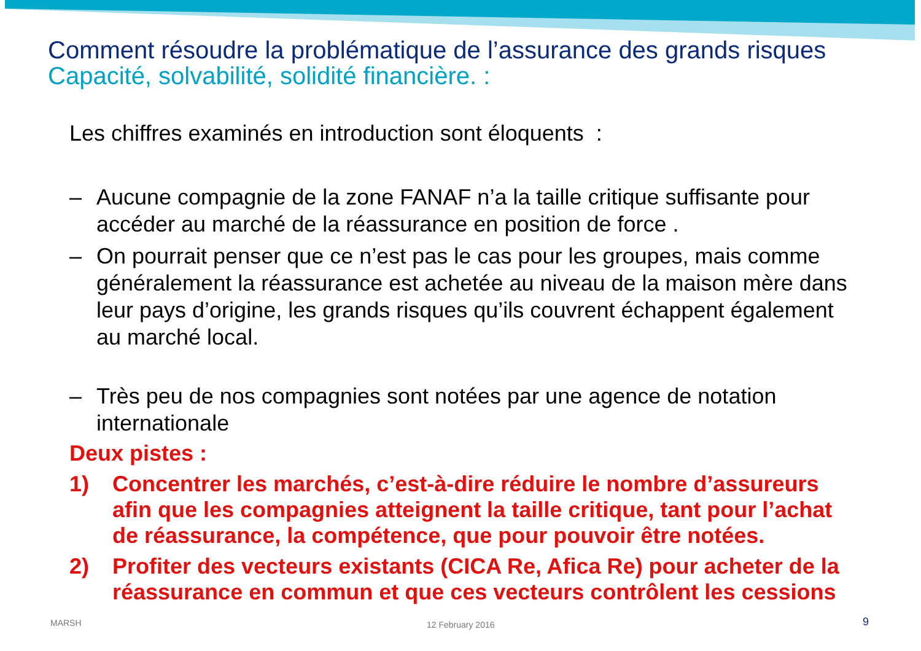Comment résoudre la problématique de l’assurance des grands risques
Capacité, solvabilité, solidité financière. :
Les chiffres examinés en introduction sont éloquents :
– Aucune compagnie de la zone FANAF n’a la taille critique suffisante pour accéder au marché de la réassurance en position de force .
– On pourrait penser que ce n’est pas le cas pour les groupes, mais comme généralement la réassurance est achetée au niveau de la maison mère dans leur pays d’origine, les grands risques qu’ils couvrent échappent également au marché local.
– Très peu de nos compagnies sont notées par une agence de notation internationale
Deux pistes :
1) Concentrer les marchés, c’est-à-dire réduire le nombre d’assureurs afin que les compagnies atteignent la taille critique, tant pour l’achat de réassurance, la compétence, que pour pouvoir être notées.
2) Profiter des vecteurs existants (CICA Re, Afica Re) pour acheter de la réassurance en commun et que ces vecteurs contrôlent les cessions
MARSH 12 February 2016 9